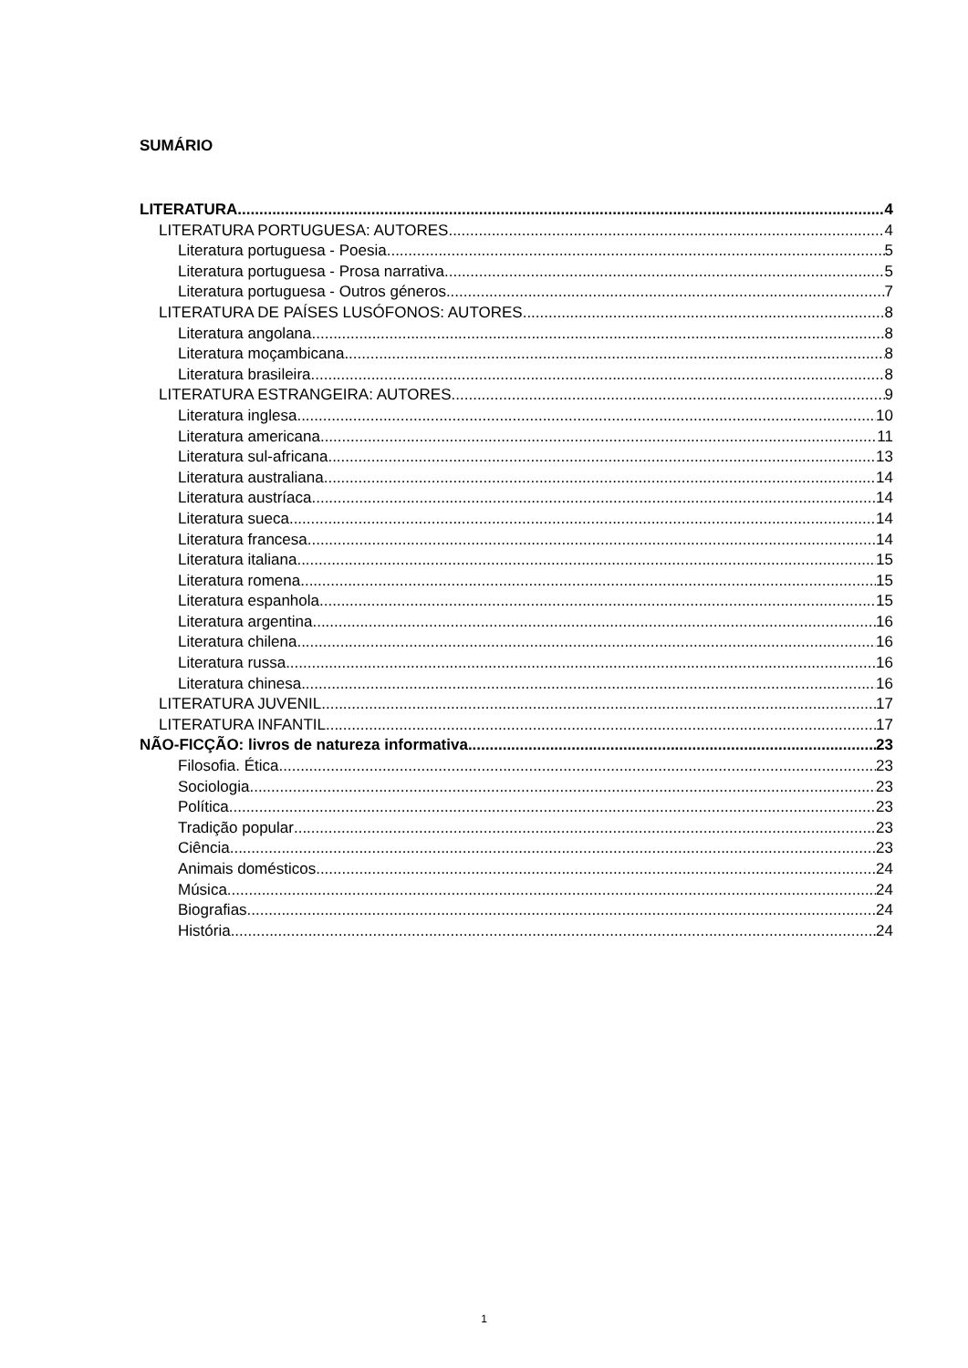SUMÁRIO
LITERATURA 4
LITERATURA PORTUGUESA: AUTORES 4
Literatura portuguesa - Poesia 5
Literatura portuguesa - Prosa narrativa 5
Literatura portuguesa - Outros géneros 7
LITERATURA DE PAÍSES LUSÓFONOS: AUTORES 8
Literatura angolana 8
Literatura moçambicana 8
Literatura brasileira 8
LITERATURA ESTRANGEIRA: AUTORES 9
Literatura inglesa 10
Literatura americana 11
Literatura sul-africana 13
Literatura australiana 14
Literatura austríaca 14
Literatura sueca 14
Literatura francesa 14
Literatura italiana 15
Literatura romena 15
Literatura espanhola 15
Literatura argentina 16
Literatura chilena 16
Literatura russa 16
Literatura chinesa 16
LITERATURA JUVENIL 17
LITERATURA INFANTIL 17
NÃO-FICÇÃO: livros de natureza informativa 23
Filosofia. Ética 23
Sociologia 23
Política 23
Tradição popular 23
Ciência 23
Animais domésticos 24
Música 24
Biografias 24
História 24
1